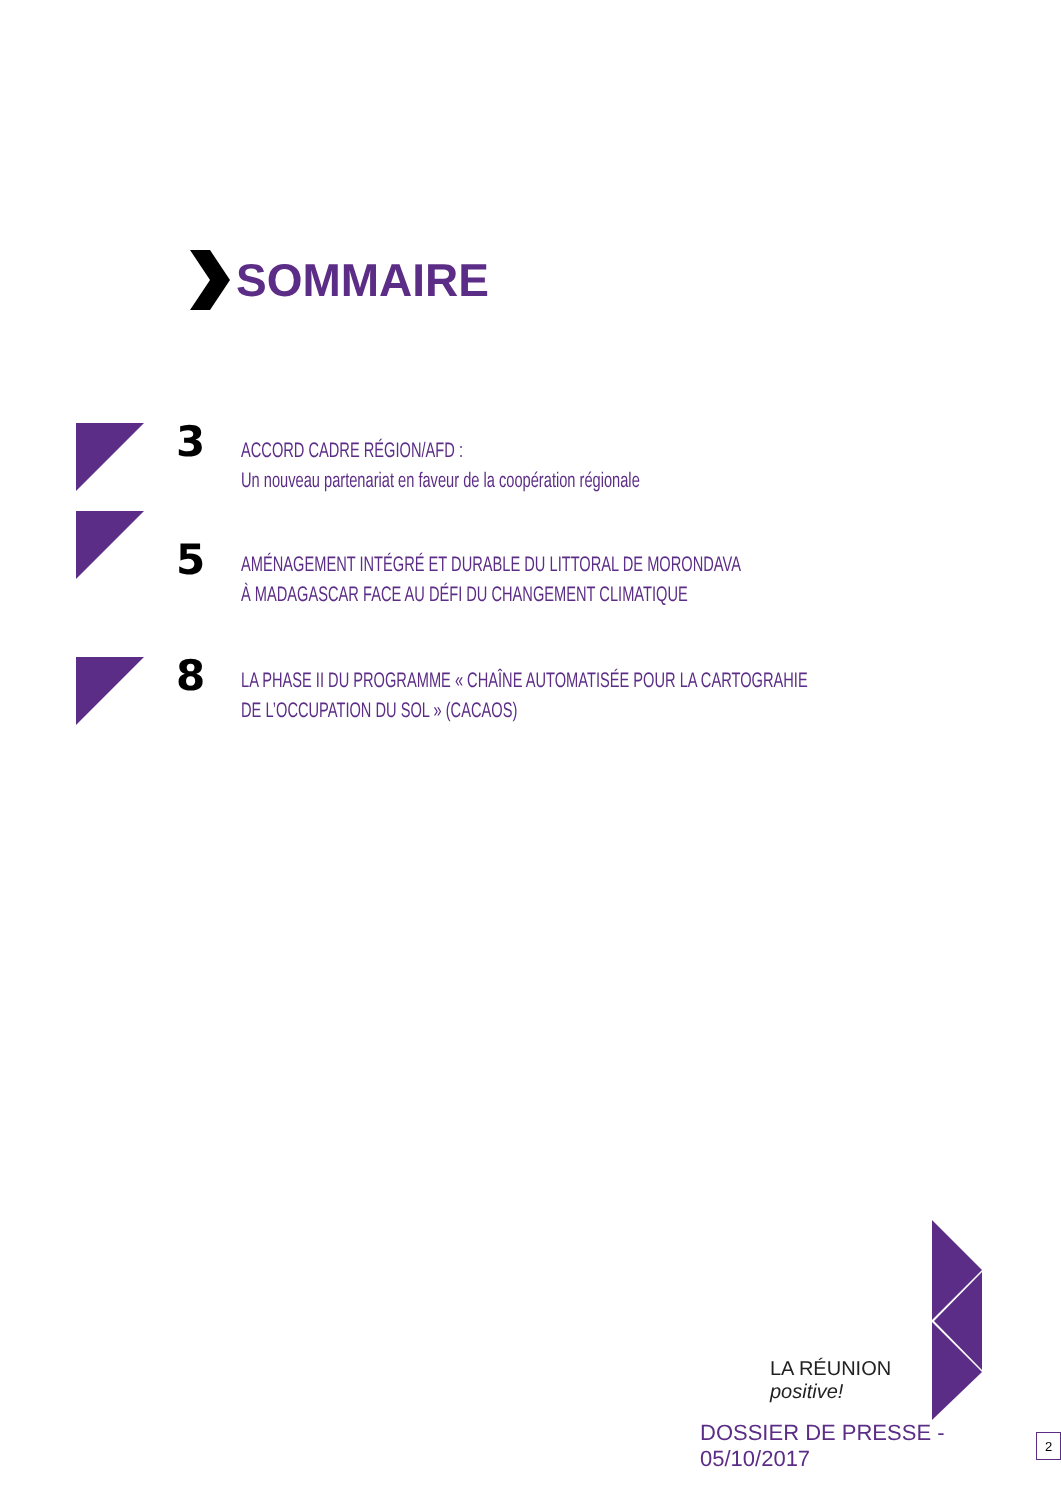SOMMAIRE
3
ACCORD CADRE RÉGION/AFD :
Un nouveau partenariat en faveur de la coopération régionale
5
AMÉNAGEMENT INTÉGRÉ ET DURABLE DU LITTORAL DE MORONDAVA
À MADAGASCAR FACE AU DÉFI DU CHANGEMENT CLIMATIQUE
8
LA PHASE II DU PROGRAMME « CHAÎNE AUTOMATISÉE POUR LA CARTOGRAHIE
DE L’OCCUPATION DU SOL » (CACAOS)
LA RÉUNION
positive!
DOSSIER DE PRESSE - 05/10/2017 2